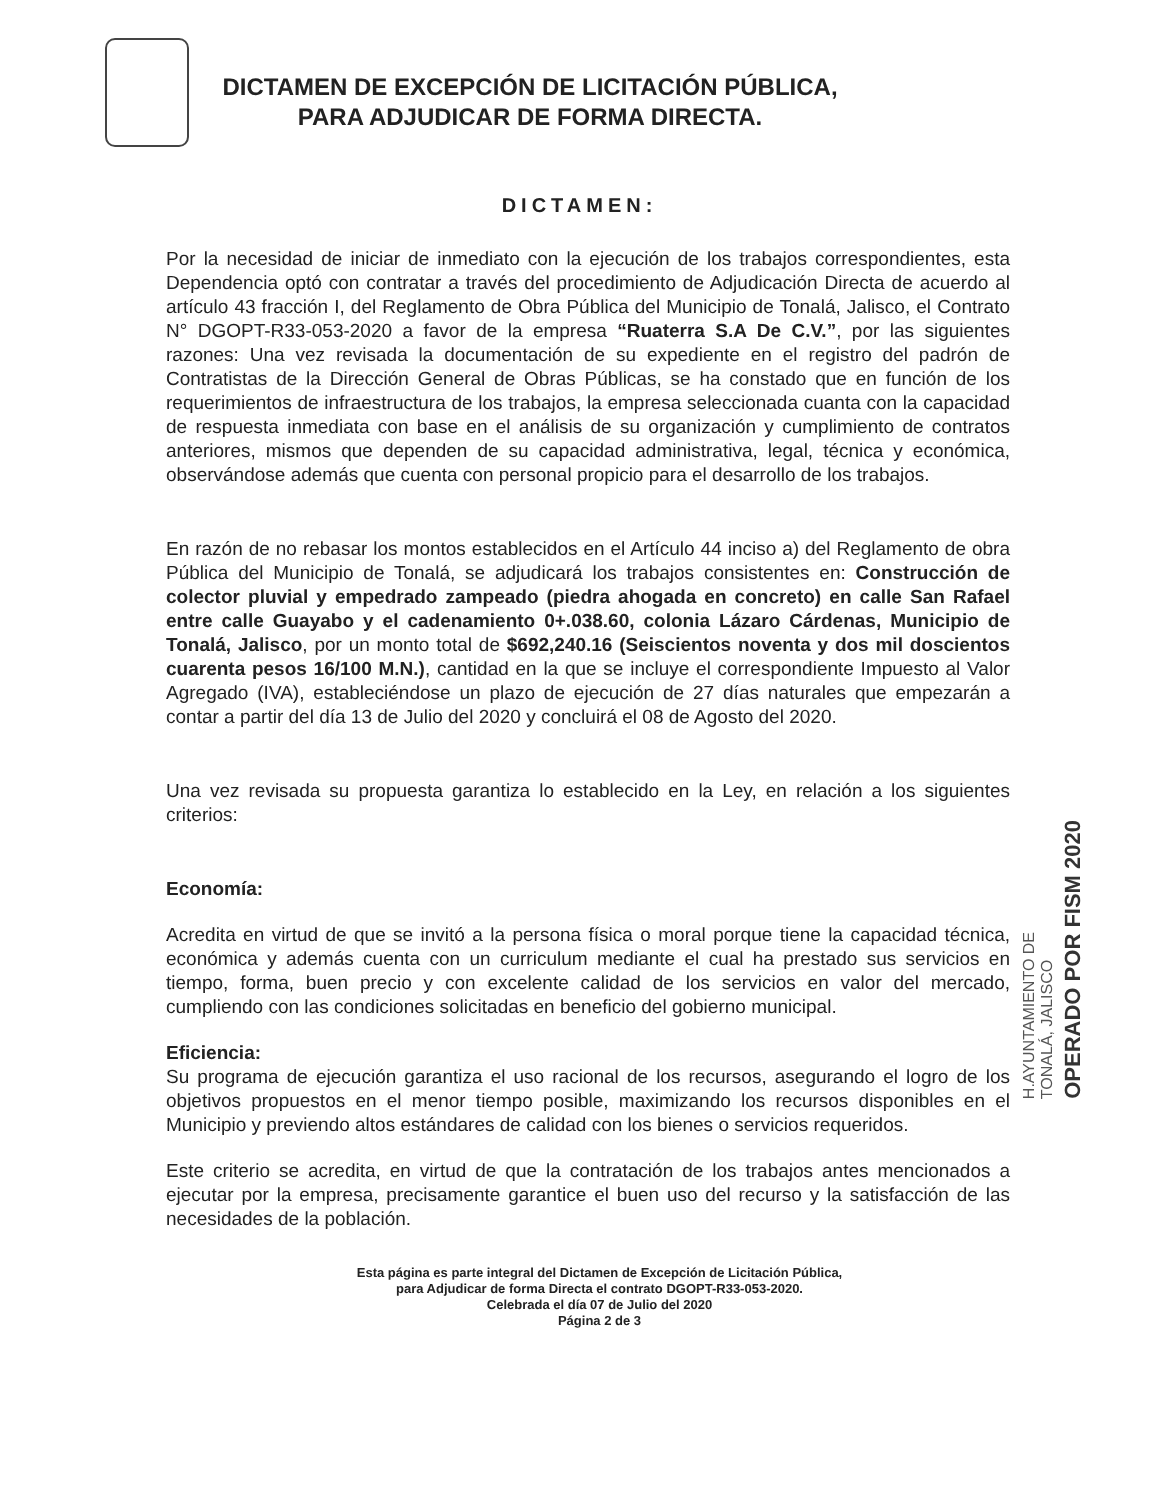DICTAMEN DE EXCEPCIÓN DE LICITACIÓN PÚBLICA,
PARA ADJUDICAR DE FORMA DIRECTA.
DICTAMEN:
Por la necesidad de iniciar de inmediato con la ejecución de los trabajos correspondientes, esta Dependencia optó con contratar a través del procedimiento de Adjudicación Directa de acuerdo al artículo 43 fracción I, del Reglamento de Obra Pública del Municipio de Tonalá, Jalisco, el Contrato N° DGOPT-R33-053-2020 a favor de la empresa “Ruaterra S.A De C.V.”, por las siguientes razones: Una vez revisada la documentación de su expediente en el registro del padrón de Contratistas de la Dirección General de Obras Públicas, se ha constado que en función de los requerimientos de infraestructura de los trabajos, la empresa seleccionada cuanta con la capacidad de respuesta inmediata con base en el análisis de su organización y cumplimiento de contratos anteriores, mismos que dependen de su capacidad administrativa, legal, técnica y económica, observándose además que cuenta con personal propicio para el desarrollo de los trabajos.
En razón de no rebasar los montos establecidos en el Artículo 44 inciso a) del Reglamento de obra Pública del Municipio de Tonalá, se adjudicará los trabajos consistentes en: Construcción de colector pluvial y empedrado zampeado (piedra ahogada en concreto) en calle San Rafael entre calle Guayabo y el cadenamiento 0+.038.60, colonia Lázaro Cárdenas, Municipio de Tonalá, Jalisco, por un monto total de $692,240.16 (Seiscientos noventa y dos mil doscientos cuarenta pesos 16/100 M.N.), cantidad en la que se incluye el correspondiente Impuesto al Valor Agregado (IVA), estableciéndose un plazo de ejecución de 27 días naturales que empezarán a contar a partir del día 13 de Julio del 2020 y concluirá el 08 de Agosto del 2020.
Una vez revisada su propuesta garantiza lo establecido en la Ley, en relación a los siguientes criterios:
Economía:
Acredita en virtud de que se invitó a la persona física o moral porque tiene la capacidad técnica, económica y además cuenta con un curriculum mediante el cual ha prestado sus servicios en tiempo, forma, buen precio y con excelente calidad de los servicios en valor del mercado, cumpliendo con las condiciones solicitadas en beneficio del gobierno municipal.
Eficiencia:
Su programa de ejecución garantiza el uso racional de los recursos, asegurando el logro de los objetivos propuestos en el menor tiempo posible, maximizando los recursos disponibles en el Municipio y previendo altos estándares de calidad con los bienes o servicios requeridos.
Este criterio se acredita, en virtud de que la contratación de los trabajos antes mencionados a ejecutar por la empresa, precisamente garantice el buen uso del recurso y la satisfacción de las necesidades de la población.
H.AYUNTAMIENTO DE
TONALÁ, JALISCO
OPERADO POR FISM 2020
Esta página es parte integral del Dictamen de Excepción de Licitación Pública,
para Adjudicar de forma Directa el contrato DGOPT-R33-053-2020.
Celebrada el día 07 de Julio del 2020
Página 2 de 3